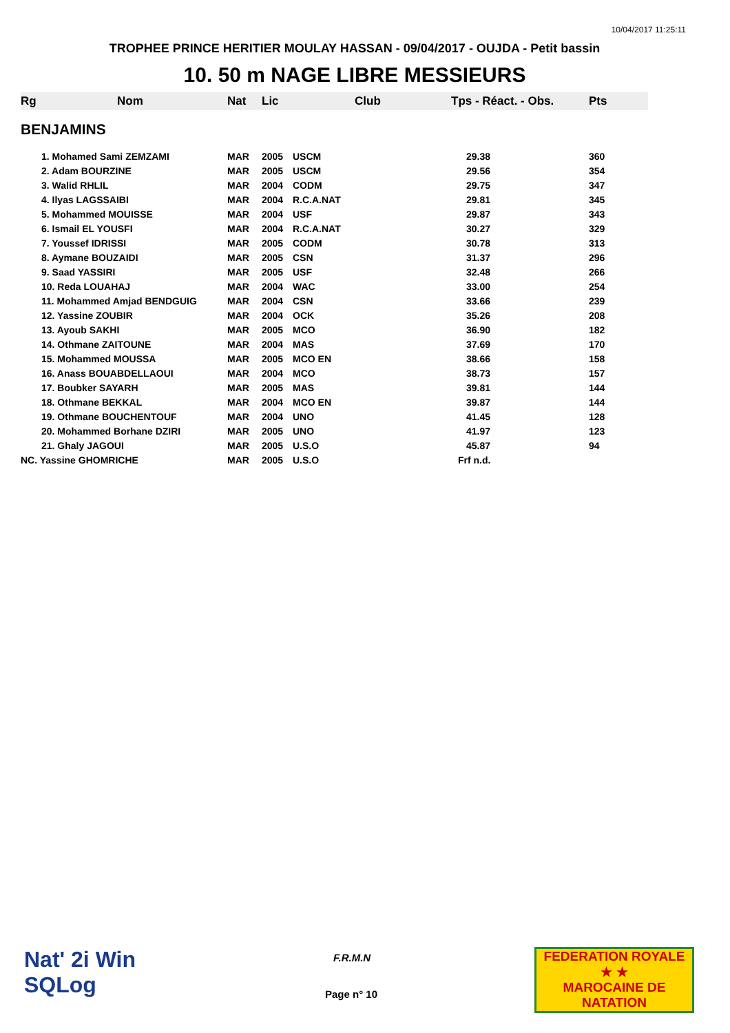10/04/2017 11:25:11
TROPHEE PRINCE HERITIER MOULAY HASSAN - 09/04/2017 - OUJDA - Petit bassin
10. 50 m NAGE LIBRE MESSIEURS
| Rg | Nom | Nat | Lic | Club | Tps - Réact. - Obs. | Pts |
| --- | --- | --- | --- | --- | --- | --- |
| BENJAMINS | | | | | | |
| | 1. Mohamed Sami ZEMZAMI | MAR | 2005 | USCM | 29.38 | 360 |
| | 2. Adam BOURZINE | MAR | 2005 | USCM | 29.56 | 354 |
| | 3. Walid RHLIL | MAR | 2004 | CODM | 29.75 | 347 |
| | 4. Ilyas LAGSSAIBI | MAR | 2004 | R.C.A.NAT | 29.81 | 345 |
| | 5. Mohammed MOUISSE | MAR | 2004 | USF | 29.87 | 343 |
| | 6. Ismail EL YOUSFI | MAR | 2004 | R.C.A.NAT | 30.27 | 329 |
| | 7. Youssef IDRISSI | MAR | 2005 | CODM | 30.78 | 313 |
| | 8. Aymane BOUZAIDI | MAR | 2005 | CSN | 31.37 | 296 |
| | 9. Saad YASSIRI | MAR | 2005 | USF | 32.48 | 266 |
| | 10. Reda LOUAHAJ | MAR | 2004 | WAC | 33.00 | 254 |
| | 11. Mohammed Amjad BENDGUIG | MAR | 2004 | CSN | 33.66 | 239 |
| | 12. Yassine ZOUBIR | MAR | 2004 | OCK | 35.26 | 208 |
| | 13. Ayoub SAKHI | MAR | 2005 | MCO | 36.90 | 182 |
| | 14. Othmane ZAITOUNE | MAR | 2004 | MAS | 37.69 | 170 |
| | 15. Mohammed MOUSSA | MAR | 2005 | MCO EN | 38.66 | 158 |
| | 16. Anass BOUABDELLAOUI | MAR | 2004 | MCO | 38.73 | 157 |
| | 17. Boubker SAYARH | MAR | 2005 | MAS | 39.81 | 144 |
| | 18. Othmane BEKKAL | MAR | 2004 | MCO EN | 39.87 | 144 |
| | 19. Othmane BOUCHENTOUF | MAR | 2004 | UNO | 41.45 | 128 |
| | 20. Mohammed Borhane DZIRI | MAR | 2005 | UNO | 41.97 | 123 |
| | 21. Ghaly JAGOUI | MAR | 2005 | U.S.O | 45.87 | 94 |
| NC. Yassine GHOMRICHE | | MAR | 2005 | U.S.O | Frf n.d. | |
Nat' 2i Win
SQLog
F.R.M.N
Page n° 10
FEDERATION ROYALE
★ ★
MAROCAINE DE NATATION